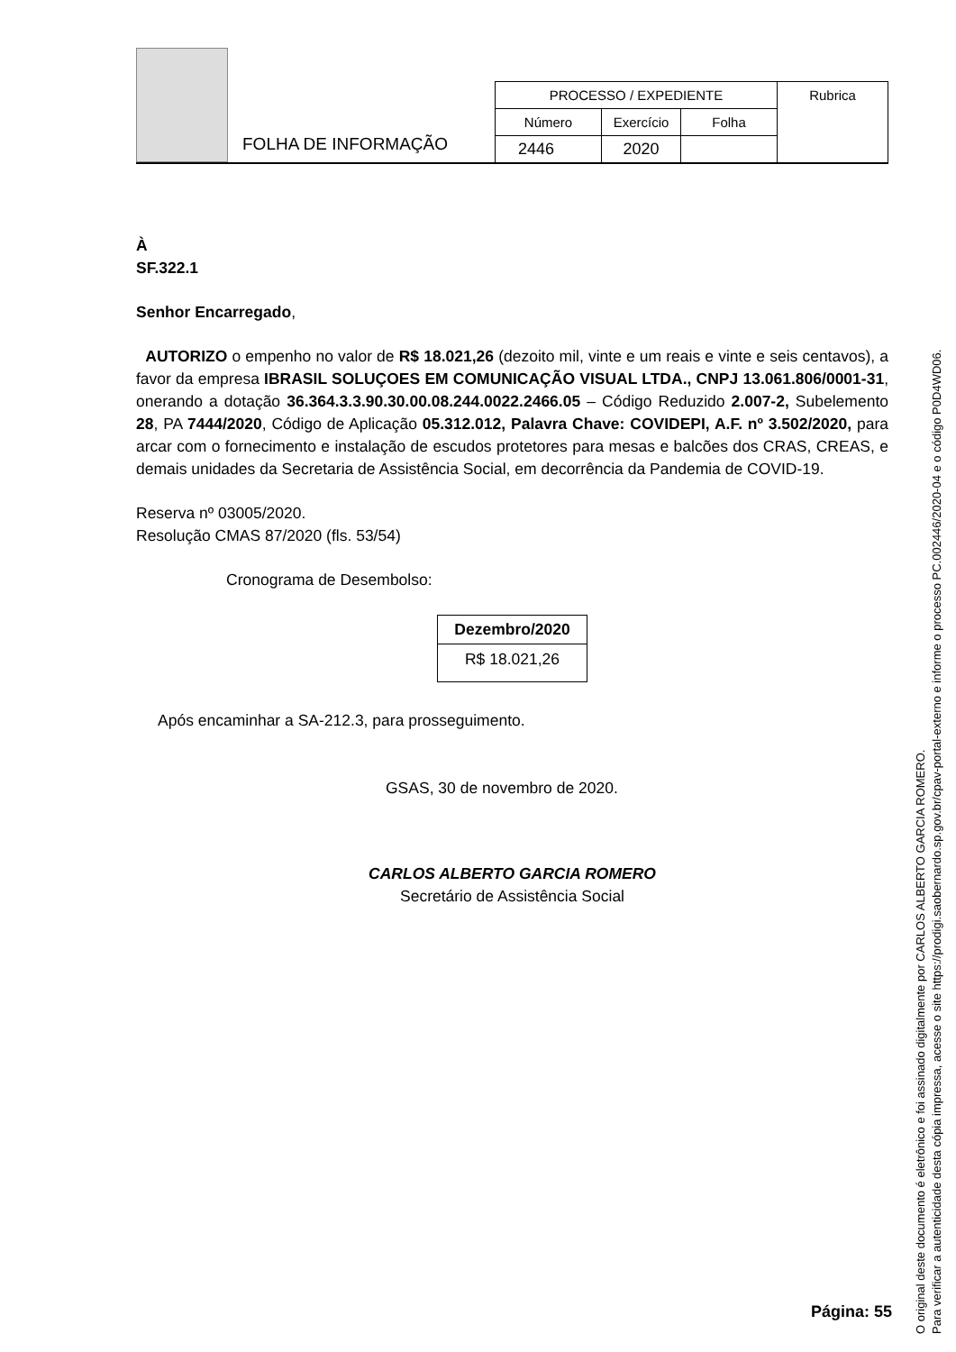FOLHA DE INFORMAÇÃO
| PROCESSO / EXPEDIENTE | | | Rubrica |
| Número | Exercício | Folha | |
| 2446 | 2020 | | |
À
SF.322.1
Senhor Encarregado,
AUTORIZO o empenho no valor de R$ 18.021,26 (dezoito mil, vinte e um reais e vinte e seis centavos), a favor da empresa IBRASIL SOLUÇOES EM COMUNICAÇÃO VISUAL LTDA., CNPJ 13.061.806/0001-31, onerando a dotação 36.364.3.3.90.30.00.08.244.0022.2466.05 – Código Reduzido 2.007-2, Subelemento 28, PA 7444/2020, Código de Aplicação 05.312.012, Palavra Chave: COVIDEPI, A.F. nº 3.502/2020, para arcar com o fornecimento e instalação de escudos protetores para mesas e balcões dos CRAS, CREAS, e demais unidades da Secretaria de Assistência Social, em decorrência da Pandemia de COVID-19.
Reserva nº 03005/2020.
Resolução CMAS 87/2020 (fls. 53/54)
Cronograma de Desembolso:
| Dezembro/2020 |
| --- |
| R$ 18.021,26 |
Após encaminhar a SA-212.3, para prosseguimento.
GSAS, 30 de novembro de 2020.
CARLOS ALBERTO GARCIA ROMERO
Secretário de Assistência Social
Página: 55
O original deste documento é eletrônico e foi assinado digitalmente por CARLOS ALBERTO GARCIA ROMERO.
Para verificar a autenticidade desta cópia impressa, acesse o site https://prodigi.saobernardo.sp.gov.br/cpav-portal-externo e informe o processo PC.002446/2020-04 e o código P0D4WD06.